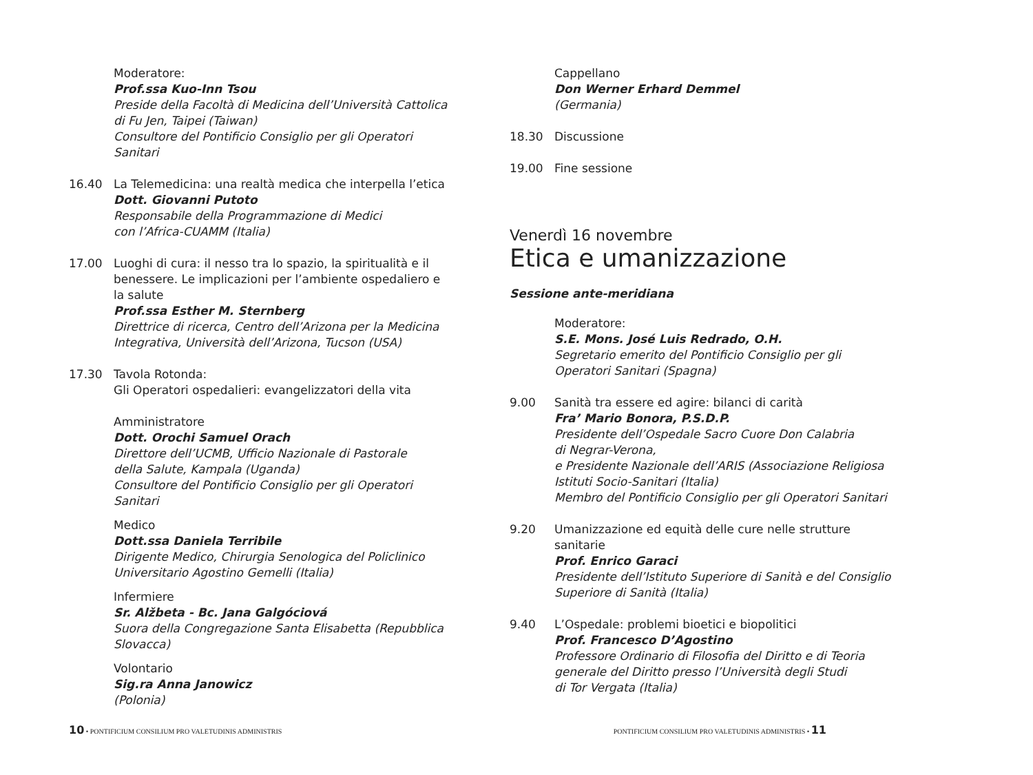Moderatore:
Prof.ssa Kuo-Inn Tsou
Preside della Facoltà di Medicina dell’Università Cattolica
di Fu Jen, Taipei (Taiwan)
Consultore del Pontificio Consiglio per gli Operatori Sanitari
16.40 La Telemedicina: una realtà medica che interpella l’etica
Dott. Giovanni Putoto
Responsabile della Programmazione di Medici
con l’Africa-CUAMM (Italia)
17.00 Luoghi di cura: il nesso tra lo spazio, la spiritualità e il benessere. Le implicazioni per l’ambiente ospedaliero e la salute
Prof.ssa Esther M. Sternberg
Direttrice di ricerca, Centro dell’Arizona per la Medicina Integrativa, Università dell’Arizona, Tucson (USA)
17.30 Tavola Rotonda:
Gli Operatori ospedalieri: evangelizzatori della vita
Amministratore
Dott. Orochi Samuel Orach
Direttore dell’UCMB, Ufficio Nazionale di Pastorale
della Salute, Kampala (Uganda)
Consultore del Pontificio Consiglio per gli Operatori Sanitari
Medico
Dott.ssa Daniela Terribile
Dirigente Medico, Chirurgia Senologica del Policlinico
Universitario Agostino Gemelli (Italia)
Infermiere
Sr. Alžbeta - Bc. Jana Galgóciová
Suora della Congregazione Santa Elisabetta (Repubblica Slovacca)
Volontario
Sig.ra Anna Janowicz
(Polonia)
10 • PONTIFICIUM CONSILIUM PRO VALETUDINIS ADMINISTRIS
Cappellano
Don Werner Erhard Demmel
(Germania)
18.30 Discussione
19.00 Fine sessione
Venerdì 16 novembre
Etica e umanizzazione
Sessione ante-meridiana
Moderatore:
S.E. Mons. José Luis Redrado, O.H.
Segretario emerito del Pontificio Consiglio per gli Operatori Sanitari (Spagna)
9.00 Sanità tra essere ed agire: bilanci di carità
Fra’ Mario Bonora, P.S.D.P.
Presidente dell’Ospedale Sacro Cuore Don Calabria
di Negrar-Verona,
e Presidente Nazionale dell’ARIS (Associazione Religiosa Istituti Socio-Sanitari (Italia)
Membro del Pontificio Consiglio per gli Operatori Sanitari
9.20 Umanizzazione ed equità delle cure nelle strutture sanitarie
Prof. Enrico Garaci
Presidente dell’Istituto Superiore di Sanità e del Consiglio Superiore di Sanità (Italia)
9.40 L’Ospedale: problemi bioetici e biopolitici
Prof. Francesco D’Agostino
Professore Ordinario di Filosofia del Diritto e di Teoria
generale del Diritto presso l’Università degli Studi
di Tor Vergata (Italia)
PONTIFICIUM CONSILIUM PRO VALETUDINIS ADMINISTRIS • 11